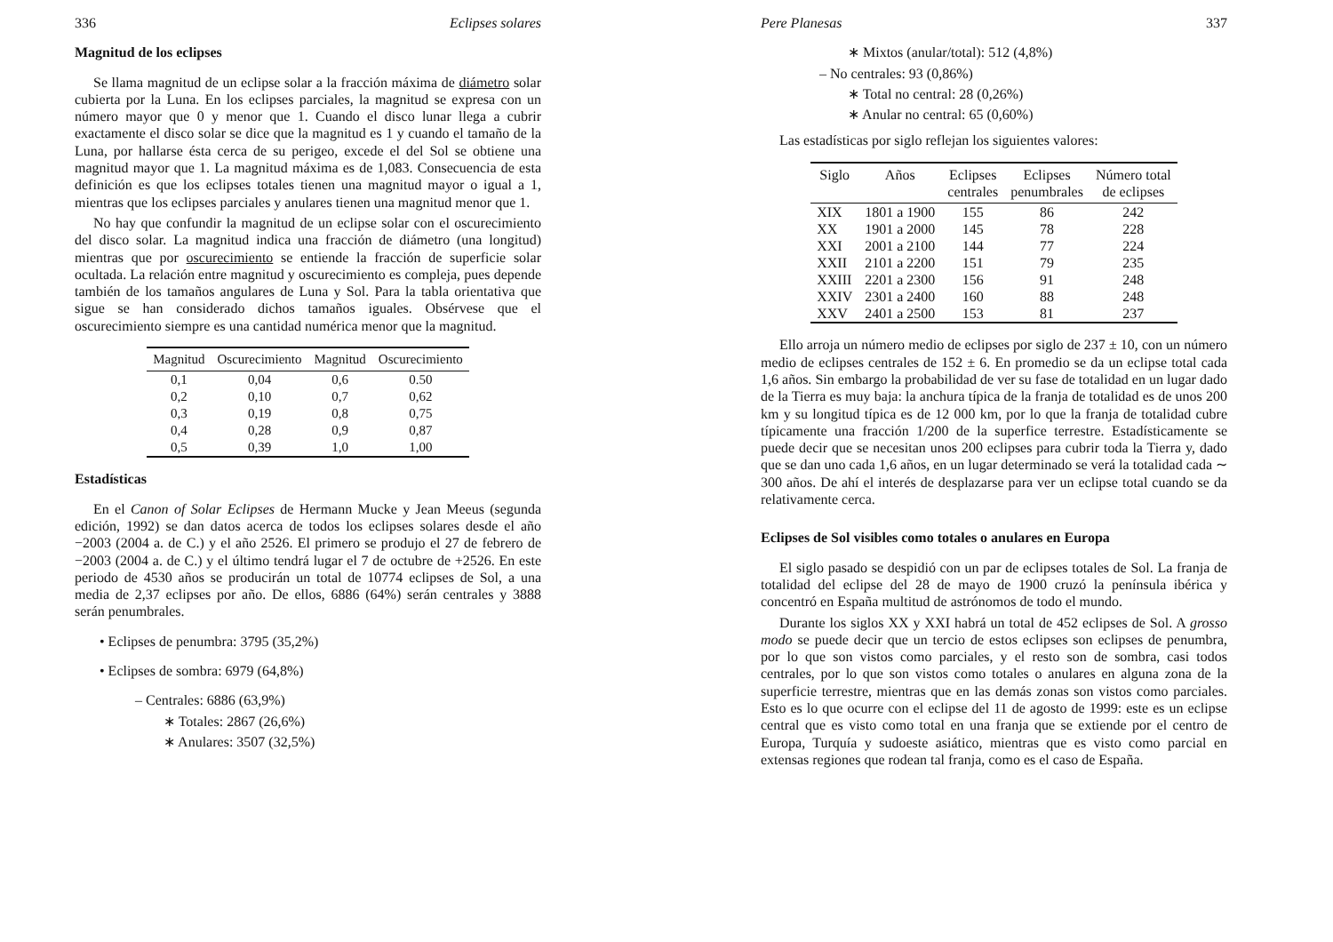336 Eclipses solares
Magnitud de los eclipses
Se llama magnitud de un eclipse solar a la fracción máxima de diámetro solar cubierta por la Luna. En los eclipses parciales, la magnitud se expresa con un número mayor que 0 y menor que 1. Cuando el disco lunar llega a cubrir exactamente el disco solar se dice que la magnitud es 1 y cuando el tamaño de la Luna, por hallarse ésta cerca de su perigeo, excede el del Sol se obtiene una magnitud mayor que 1. La magnitud máxima es de 1,083. Consecuencia de esta definición es que los eclipses totales tienen una magnitud mayor o igual a 1, mientras que los eclipses parciales y anulares tienen una magnitud menor que 1.
No hay que confundir la magnitud de un eclipse solar con el oscurecimiento del disco solar. La magnitud indica una fracción de diámetro (una longitud) mientras que por oscurecimiento se entiende la fracción de superficie solar ocultada. La relación entre magnitud y oscurecimiento es compleja, pues depende también de los tamaños angulares de Luna y Sol. Para la tabla orientativa que sigue se han considerado dichos tamaños iguales. Obsérvese que el oscurecimiento siempre es una cantidad numérica menor que la magnitud.
| Magnitud | Oscurecimiento | Magnitud | Oscurecimiento |
| --- | --- | --- | --- |
| 0,1 | 0,04 | 0,6 | 0.50 |
| 0,2 | 0,10 | 0,7 | 0,62 |
| 0,3 | 0,19 | 0,8 | 0,75 |
| 0,4 | 0,28 | 0,9 | 0,87 |
| 0,5 | 0,39 | 1,0 | 1,00 |
Estadísticas
En el Canon of Solar Eclipses de Hermann Mucke y Jean Meeus (segunda edición, 1992) se dan datos acerca de todos los eclipses solares desde el año −2003 (2004 a. de C.) y el año 2526. El primero se produjo el 27 de febrero de −2003 (2004 a. de C.) y el último tendrá lugar el 7 de octubre de +2526. En este periodo de 4530 años se producirán un total de 10774 eclipses de Sol, a una media de 2,37 eclipses por año. De ellos, 6886 (64%) serán centrales y 3888 serán penumbrales.
• Eclipses de penumbra: 3795 (35,2%)
• Eclipses de sombra: 6979 (64,8%)
– Centrales: 6886 (63,9%)
∗ Totales: 2867 (26,6%)
∗ Anulares: 3507 (32,5%)
Pere Planesas 337
∗ Mixtos (anular/total): 512 (4,8%)
– No centrales: 93 (0,86%)
∗ Total no central: 28 (0,26%)
∗ Anular no central: 65 (0,60%)
Las estadísticas por siglo reflejan los siguientes valores:
| Siglo | Años | Eclipses centrales | Eclipses penumbrales | Número total de eclipses |
| --- | --- | --- | --- | --- |
| XIX | 1801 a 1900 | 155 | 86 | 242 |
| XX | 1901 a 2000 | 145 | 78 | 228 |
| XXI | 2001 a 2100 | 144 | 77 | 224 |
| XXII | 2101 a 2200 | 151 | 79 | 235 |
| XXIII | 2201 a 2300 | 156 | 91 | 248 |
| XXIV | 2301 a 2400 | 160 | 88 | 248 |
| XXV | 2401 a 2500 | 153 | 81 | 237 |
Ello arroja un número medio de eclipses por siglo de 237 ± 10, con un número medio de eclipses centrales de 152 ± 6. En promedio se da un eclipse total cada 1,6 años. Sin embargo la probabilidad de ver su fase de totalidad en un lugar dado de la Tierra es muy baja: la anchura típica de la franja de totalidad es de unos 200 km y su longitud típica es de 12 000 km, por lo que la franja de totalidad cubre típicamente una fracción 1/200 de la superfice terrestre. Estadísticamente se puede decir que se necesitan unos 200 eclipses para cubrir toda la Tierra y, dado que se dan uno cada 1,6 años, en un lugar determinado se verá la totalidad cada ∼ 300 años. De ahí el interés de desplazarse para ver un eclipse total cuando se da relativamente cerca.
Eclipses de Sol visibles como totales o anulares en Europa
El siglo pasado se despidió con un par de eclipses totales de Sol. La franja de totalidad del eclipse del 28 de mayo de 1900 cruzó la península ibérica y concentró en España multitud de astrónomos de todo el mundo.
Durante los siglos XX y XXI habrá un total de 452 eclipses de Sol. A grosso modo se puede decir que un tercio de estos eclipses son eclipses de penumbra, por lo que son vistos como parciales, y el resto son de sombra, casi todos centrales, por lo que son vistos como totales o anulares en alguna zona de la superficie terrestre, mientras que en las demás zonas son vistos como parciales. Esto es lo que ocurre con el eclipse del 11 de agosto de 1999: este es un eclipse central que es visto como total en una franja que se extiende por el centro de Europa, Turquía y sudoeste asiático, mientras que es visto como parcial en extensas regiones que rodean tal franja, como es el caso de España.